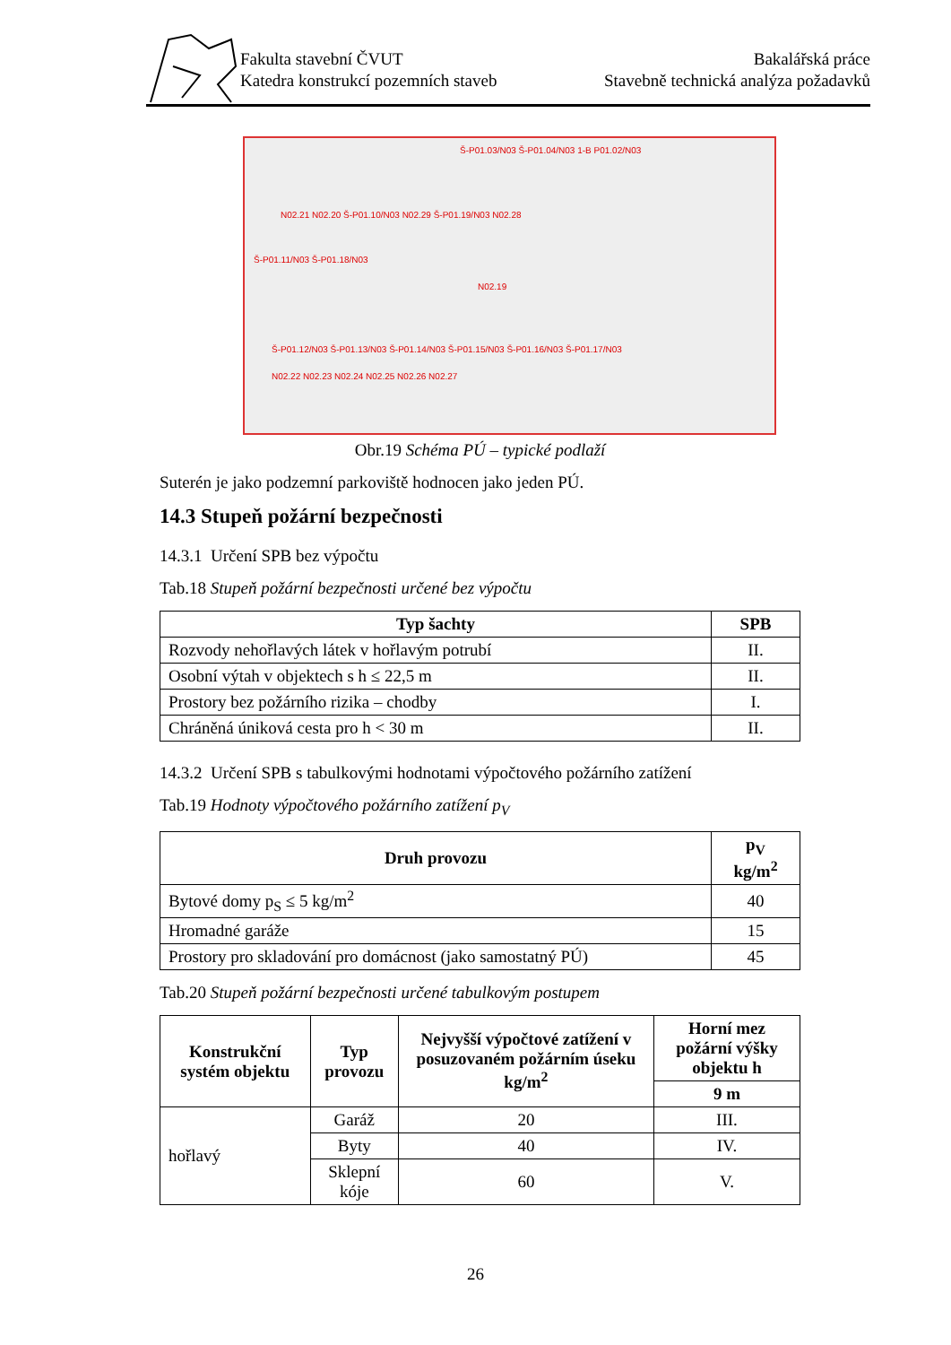Fakulta stavební ČVUT
Katedra konstrukcí pozemních staveb
Bakalářská práce
Stavebně technická analýza požadavků
Š-P01.03/N03 Š-P01.04/N03 1-B P01.02/N03
N02.21 N02.20 Š-P01.10/N03 N02.29 Š-P01.19/N03 N02.28
Š-P01.11/N03 Š-P01.18/N03
N02.19
Š-P01.12/N03 Š-P01.13/N03 Š-P01.14/N03 Š-P01.15/N03 Š-P01.16/N03 Š-P01.17/N03
N02.22 N02.23 N02.24 N02.25 N02.26 N02.27
Obr.19 Schéma PÚ – typické podlaží
Suterén je jako podzemní parkoviště hodnocen jako jeden PÚ.
14.3 Stupeň požární bezpečnosti
14.3.1 Určení SPB bez výpočtu
Tab.18 Stupeň požární bezpečnosti určené bez výpočtu
| Typ šachty | SPB |
| --- | --- |
| Rozvody nehořlavých látek v hořlavým potrubí | II. |
| Osobní výtah v objektech s h ≤ 22,5 m | II. |
| Prostory bez požárního rizika – chodby | I. |
| Chráněná úniková cesta pro h < 30 m | II. |
14.3.2 Určení SPB s tabulkovými hodnotami výpočtového požárního zatížení
Tab.19 Hodnoty výpočtového požárního zatížení p<sub>V</sub>
| Druh provozu | p<sub>V</sub> kg/m<sup>2</sup> |
| --- | --- |
| Bytové domy p<sub>S</sub> ≤ 5 kg/m<sup>2</sup> | 40 |
| Hromadné garáže | 15 |
| Prostory pro skladování pro domácnost (jako samostatný PÚ) | 45 |
Tab.20 Stupeň požární bezpečnosti určené tabulkovým postupem
| Konstrukční systém objektu | Typ provozu | Nejvyšší výpočtové zatížení v posuzovaném požárním úseku kg/m<sup>2</sup> | Horní mez požární výšky objektu h |
| --- | --- | --- | --- |
| | | | 9 m |
| hořlavý | Garáž | 20 | III. |
| | Byty | 40 | IV. |
| | Sklepní kóje | 60 | V. |
26